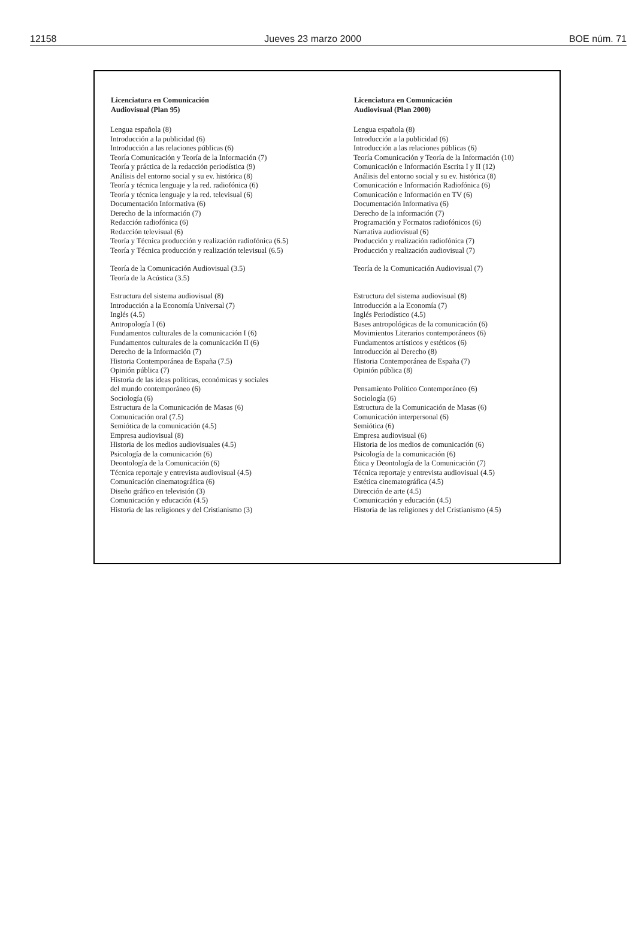12158 Jueves 23 marzo 2000 BOE núm. 71
| Licenciatura en Comunicación Audiovisual (Plan 95) | Licenciatura en Comunicación Audiovisual (Plan 2000) |
| --- | --- |
| Lengua española (8) | Lengua española (8) |
| Introducción a la publicidad (6) | Introducción a la publicidad (6) |
| Introducción a las relaciones públicas (6) | Introducción a las relaciones públicas (6) |
| Teoría Comunicación y Teoría de la Información (7) | Teoría Comunicación y Teoría de la Información (10) |
| Teoría y práctica de la redacción periodística (9) | Comunicación e Información Escrita I y II (12) |
| Análisis del entorno social y su ev. histórica (8) | Análisis del entorno social y su ev. histórica (8) |
| Teoría y técnica lenguaje y la red. radiofónica (6) | Comunicación e Información Radiofónica (6) |
| Teoría y técnica lenguaje y la red. televisual (6) | Comunicación e Información en TV (6) |
| Documentación Informativa (6) | Documentación Informativa (6) |
| Derecho de la información (7) | Derecho de la información (7) |
| Redacción radiofónica (6) | Programación y Formatos radiofónicos (6) |
| Redacción televisual (6) | Narrativa audiovisual (6) |
| Teoría y Técnica producción y realización radiofónica (6.5) | Producción y realización radiofónica (7) |
| Teoría y Técnica producción y realización televisual (6.5) | Producción y realización audiovisual (7) |
| Teoría de la Comunicación Audiovisual (3.5) Teoría de la Acústica (3.5) | Teoría de la Comunicación Audiovisual (7) |
| Estructura del sistema audiovisual (8) | Estructura del sistema audiovisual (8) |
| Introducción a la Economía Universal (7) | Introducción a la Economía (7) |
| Inglés (4.5) | Inglés Periodístico (4.5) |
| Antropología I (6) | Bases antropológicas de la comunicación (6) |
| Fundamentos culturales de la comunicación I (6) | Movimientos Literarios contemporáneos (6) |
| Fundamentos culturales de la comunicación II (6) | Fundamentos artísticos y estéticos (6) |
| Derecho de la Información (7) | Introducción al Derecho (8) |
| Historia Contemporánea de España (7.5) | Historia Contemporánea de España (7) |
| Opinión pública (7) | Opinión pública (8) |
| Historia de las ideas políticas, económicas y sociales del mundo contemporáneo (6) | Pensamiento Político Contemporáneo (6) |
| Sociología (6) | Sociología (6) |
| Estructura de la Comunicación de Masas (6) | Estructura de la Comunicación de Masas (6) |
| Comunicación oral (7.5) | Comunicación interpersonal (6) |
| Semiótica de la comunicación (4.5) | Semiótica (6) |
| Empresa audiovisual (8) | Empresa audiovisual (6) |
| Historia de los medios audiovisuales (4.5) | Historia de los medios de comunicación (6) |
| Psicología de la comunicación (6) | Psicología de la comunicación (6) |
| Deontología de la Comunicación (6) | Ética y Deontología de la Comunicación (7) |
| Técnica reportaje y entrevista audiovisual (4.5) | Técnica reportaje y entrevista audiovisual (4.5) |
| Comunicación cinematográfica (6) | Estética cinematográfica (4.5) |
| Diseño gráfico en televisión (3) | Dirección de arte (4.5) |
| Comunicación y educación (4.5) | Comunicación y educación (4.5) |
| Historia de las religiones y del Cristianismo (3) | Historia de las religiones y del Cristianismo (4.5) |